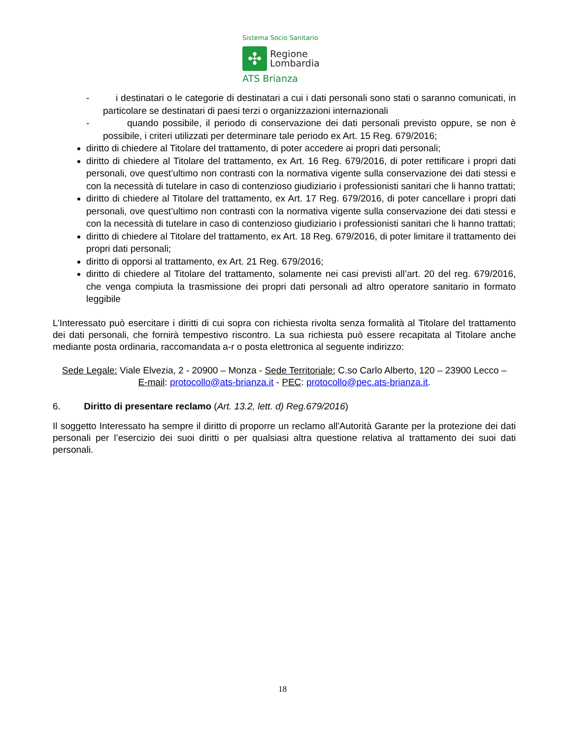Sistema Socio Sanitario
✣
Regione
Lombardia
ATS Brianza
- i destinatari o le categorie di destinatari a cui i dati personali sono stati o saranno comunicati, in particolare se destinatari di paesi terzi o organizzazioni internazionali
- quando possibile, il periodo di conservazione dei dati personali previsto oppure, se non è possibile, i criteri utilizzati per determinare tale periodo ex Art. 15 Reg. 679/2016;
diritto di chiedere al Titolare del trattamento, di poter accedere ai propri dati personali;
diritto di chiedere al Titolare del trattamento, ex Art. 16 Reg. 679/2016, di poter rettificare i propri dati personali, ove quest’ultimo non contrasti con la normativa vigente sulla conservazione dei dati stessi e con la necessità di tutelare in caso di contenzioso giudiziario i professionisti sanitari che li hanno trattati;
diritto di chiedere al Titolare del trattamento, ex Art. 17 Reg. 679/2016, di poter cancellare i propri dati personali, ove quest’ultimo non contrasti con la normativa vigente sulla conservazione dei dati stessi e con la necessità di tutelare in caso di contenzioso giudiziario i professionisti sanitari che li hanno trattati;
diritto di chiedere al Titolare del trattamento, ex Art. 18 Reg. 679/2016, di poter limitare il trattamento dei propri dati personali;
diritto di opporsi al trattamento, ex Art. 21 Reg. 679/2016;
diritto di chiedere al Titolare del trattamento, solamente nei casi previsti all’art. 20 del reg. 679/2016, che venga compiuta la trasmissione dei propri dati personali ad altro operatore sanitario in formato leggibile
L’Interessato può esercitare i diritti di cui sopra con richiesta rivolta senza formalità al Titolare del trattamento dei dati personali, che fornirà tempestivo riscontro. La sua richiesta può essere recapitata al Titolare anche mediante posta ordinaria, raccomandata a-r o posta elettronica al seguente indirizzo:
Sede Legale: Viale Elvezia, 2 - 20900 – Monza - Sede Territoriale: C.so Carlo Alberto, 120 – 23900 Lecco –
E-mail: protocollo@ats-brianza.it - PEC: protocollo@pec.ats-brianza.it.
6. Diritto di presentare reclamo (Art. 13.2, lett. d) Reg.679/2016)
Il soggetto Interessato ha sempre il diritto di proporre un reclamo all'Autorità Garante per la protezione dei dati personali per l’esercizio dei suoi diritti o per qualsiasi altra questione relativa al trattamento dei suoi dati personali.
18